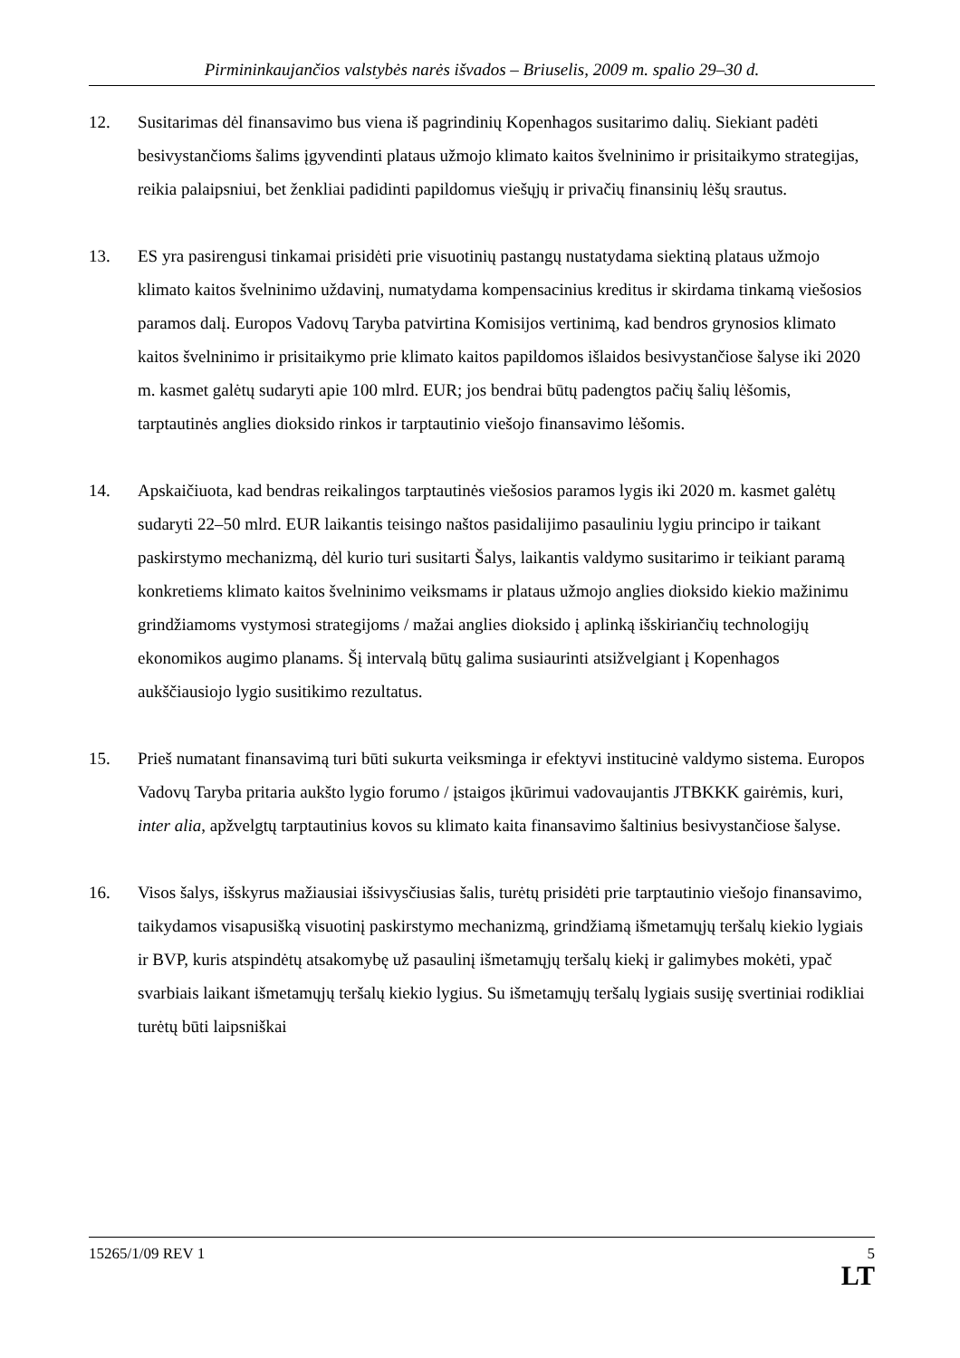Pirmininkaujančios valstybės narės išvados – Briuselis, 2009 m. spalio 29–30 d.
12. Susitarimas dėl finansavimo bus viena iš pagrindinių Kopenhagos susitarimo dalių. Siekiant padėti besivystančioms šalims įgyvendinti plataus užmojo klimato kaitos švelninimo ir prisitaikymo strategijas, reikia palaipsniui, bet ženkliai padidinti papildomus viešųjų ir privačių finansinių lėšų srautus.
13. ES yra pasirengusi tinkamai prisidėti prie visuotinių pastangų nustatydama siektiną plataus užmojo klimato kaitos švelninimo uždavinį, numatydama kompensacinius kreditus ir skirdama tinkamą viešosios paramos dalį. Europos Vadovų Taryba patvirtina Komisijos vertinimą, kad bendros grynosios klimato kaitos švelninimo ir prisitaikymo prie klimato kaitos papildomos išlaidos besivystančiose šalyse iki 2020 m. kasmet galėtų sudaryti apie 100 mlrd. EUR; jos bendrai būtų padengtos pačių šalių lėšomis, tarptautinės anglies dioksido rinkos ir tarptautinio viešojo finansavimo lėšomis.
14. Apskaičiuota, kad bendras reikalingos tarptautinės viešosios paramos lygis iki 2020 m. kasmet galėtų sudaryti 22–50 mlrd. EUR laikantis teisingo naštos pasidalijimo pasauliniu lygiu principo ir taikant paskirstymo mechanizmą, dėl kurio turi susitarti Šalys, laikantis valdymo susitarimo ir teikiant paramą konkretiems klimato kaitos švelninimo veiksmams ir plataus užmojo anglies dioksido kiekio mažinimu grindžiamoms vystymosi strategijoms / mažai anglies dioksido į aplinką išskiriančių technologijų ekonomikos augimo planams. Šį intervalą būtų galima susiaurinti atsižvelgiant į Kopenhagos aukščiausiojo lygio susitikimo rezultatus.
15. Prieš numatant finansavimą turi būti sukurta veiksminga ir efektyvi institucinė valdymo sistema. Europos Vadovų Taryba pritaria aukšto lygio forumo / įstaigos įkūrimui vadovaujantis JTBKKK gairėmis, kuri, inter alia, apžvelgtų tarptautinius kovos su klimato kaita finansavimo šaltinius besivystančiose šalyse.
16. Visos šalys, išskyrus mažiausiai išsivysčiusias šalis, turėtų prisidėti prie tarptautinio viešojo finansavimo, taikydamos visapusišką visuotinį paskirstymo mechanizmą, grindžiamą išmetamųjų teršalų kiekio lygiais ir BVP, kuris atspindėtų atsakomybę už pasaulinį išmetamųjų teršalų kiekį ir galimybes mokėti, ypač svarbiais laikant išmetamųjų teršalų kiekio lygius. Su išmetamųjų teršalų lygiais susiję svertiniai rodikliai turėtų būti laipsniškai
15265/1/09 REV 1 5
LT